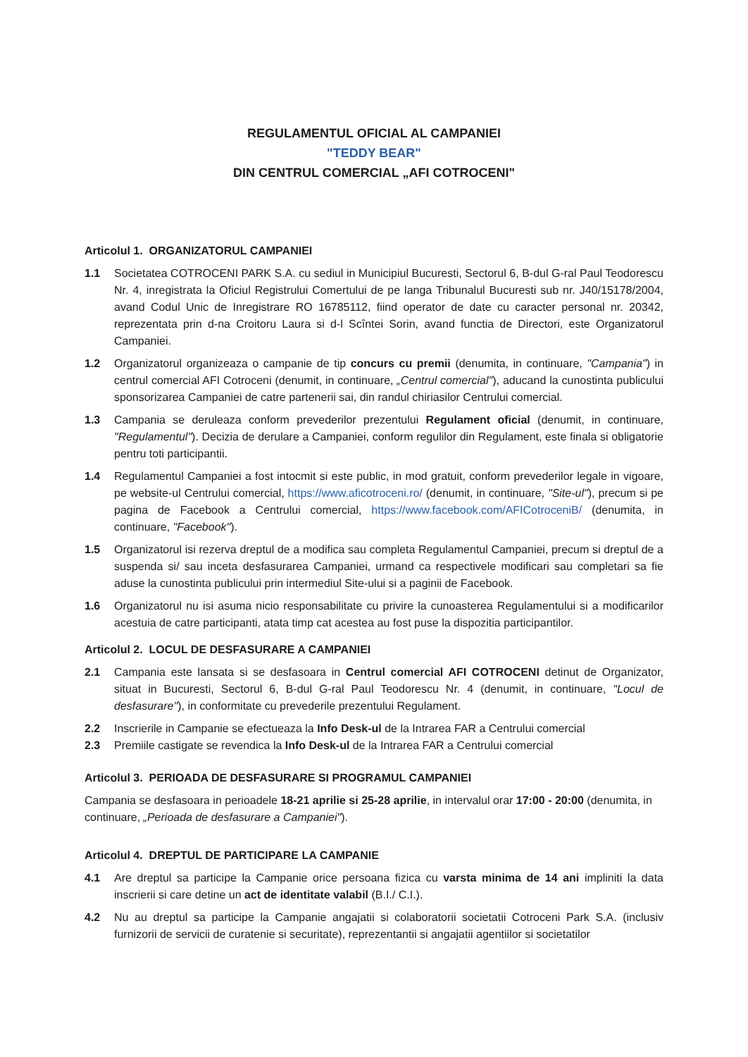REGULAMENTUL OFICIAL AL CAMPANIEI
"TEDDY BEAR"
DIN CENTRUL COMERCIAL „AFI COTROCENI"
Articolul 1. ORGANIZATORUL CAMPANIEI
1.1 Societatea COTROCENI PARK S.A. cu sediul in Municipiul Bucuresti, Sectorul 6, B-dul G-ral Paul Teodorescu Nr. 4, inregistrata la Oficiul Registrului Comertului de pe langa Tribunalul Bucuresti sub nr. J40/15178/2004, avand Codul Unic de Inregistrare RO 16785112, fiind operator de date cu caracter personal nr. 20342, reprezentata prin d-na Croitoru Laura si d-l Scîntei Sorin, avand functia de Directori, este Organizatorul Campaniei.
1.2 Organizatorul organizeaza o campanie de tip concurs cu premii (denumita, in continuare, "Campania") in centrul comercial AFI Cotroceni (denumit, in continuare, „Centrul comercial"), aducand la cunostinta publicului sponsorizarea Campaniei de catre partenerii sai, din randul chiriasilor Centrului comercial.
1.3 Campania se deruleaza conform prevederilor prezentului Regulament oficial (denumit, in continuare, "Regulamentul"). Decizia de derulare a Campaniei, conform regulilor din Regulament, este finala si obligatorie pentru toti participantii.
1.4 Regulamentul Campaniei a fost intocmit si este public, in mod gratuit, conform prevederilor legale in vigoare, pe website-ul Centrului comercial, https://www.aficotroceni.ro/ (denumit, in continuare, "Site-ul"), precum si pe pagina de Facebook a Centrului comercial, https://www.facebook.com/AFICotroceniB/ (denumita, in continuare, "Facebook").
1.5 Organizatorul isi rezerva dreptul de a modifica sau completa Regulamentul Campaniei, precum si dreptul de a suspenda si/ sau inceta desfasurarea Campaniei, urmand ca respectivele modificari sau completari sa fie aduse la cunostinta publicului prin intermediul Site-ului si a paginii de Facebook.
1.6 Organizatorul nu isi asuma nicio responsabilitate cu privire la cunoasterea Regulamentului si a modificarilor acestuia de catre participanti, atata timp cat acestea au fost puse la dispozitia participantilor.
Articolul 2. LOCUL DE DESFASURARE A CAMPANIEI
2.1 Campania este lansata si se desfasoara in Centrul comercial AFI COTROCENI detinut de Organizator, situat in Bucuresti, Sectorul 6, B-dul G-ral Paul Teodorescu Nr. 4 (denumit, in continuare, "Locul de desfasurare"), in conformitate cu prevederile prezentului Regulament.
2.2 Inscrierile in Campanie se efectueaza la Info Desk-ul de la Intrarea FAR a Centrului comercial
2.3 Premiile castigate se revendica la Info Desk-ul de la Intrarea FAR a Centrului comercial
Articolul 3. PERIOADA DE DESFASURARE SI PROGRAMUL CAMPANIEI
Campania se desfasoara in perioadele 18-21 aprilie si 25-28 aprilie, in intervalul orar 17:00 - 20:00 (denumita, in continuare, „Perioada de desfasurare a Campaniei").
Articolul 4. DREPTUL DE PARTICIPARE LA CAMPANIE
4.1 Are dreptul sa participe la Campanie orice persoana fizica cu varsta minima de 14 ani impliniti la data inscrierii si care detine un act de identitate valabil (B.I./ C.I.).
4.2 Nu au dreptul sa participe la Campanie angajatii si colaboratorii societatii Cotroceni Park S.A. (inclusiv furnizorii de servicii de curatenie si securitate), reprezentantii si angajatii agentiilor si societatilor